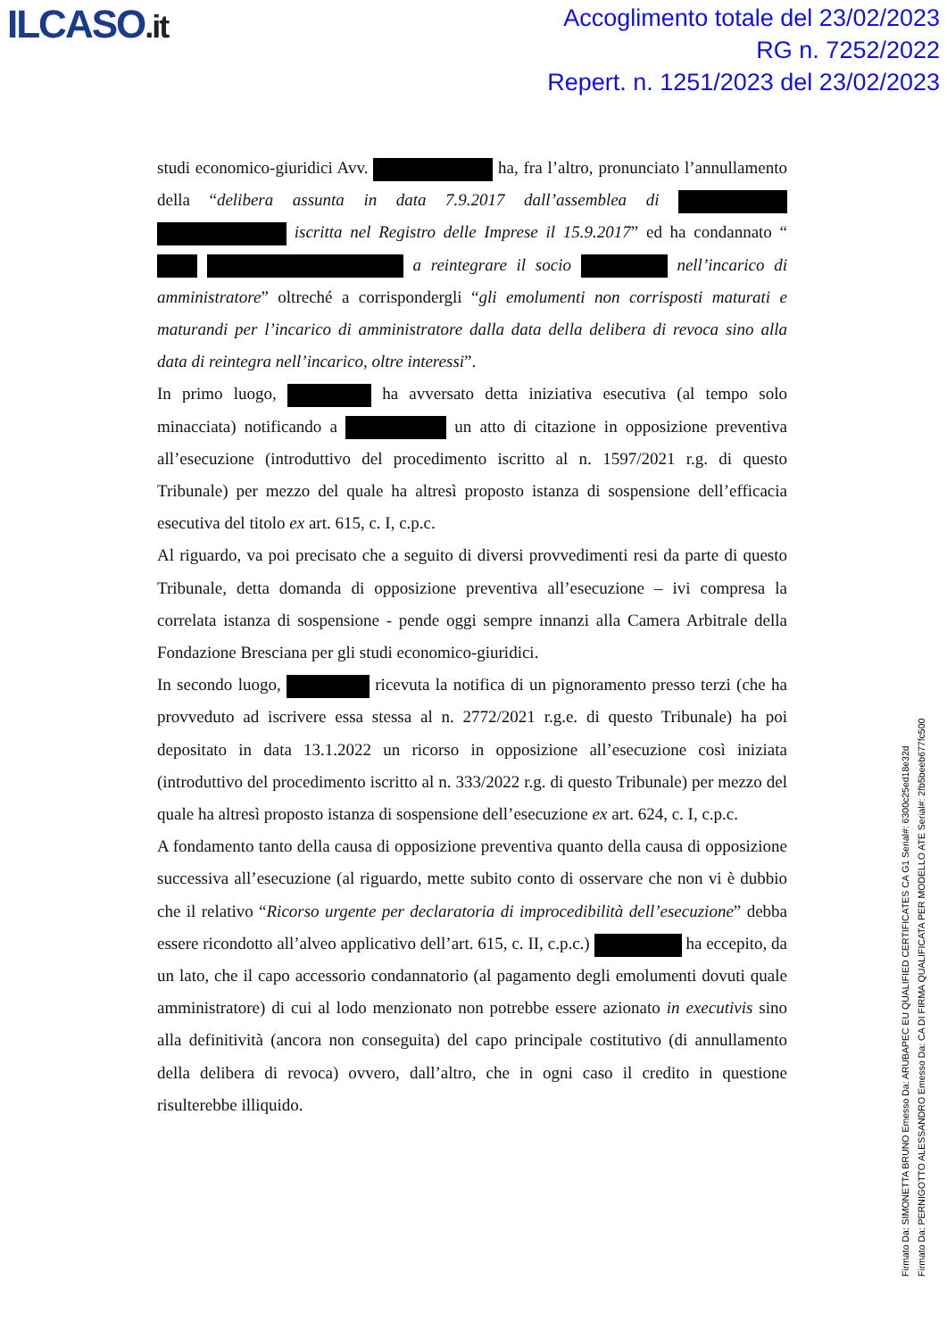ILCASO.it
Accoglimento totale del 23/02/2023
RG n. 7252/2022
Repert. n. 1251/2023 del 23/02/2023
studi economico-giuridici Avv. ha, fra l’altro, pronunciato l’annullamento della “delibera assunta in data 7.9.2017 dall’assemblea di iscritta nel Registro delle Imprese il 15.9.2017” ed ha condannato “ a reintegrare il socio nell’incarico di amministratore” oltreché a corrispondergli “gli emolumenti non corrisposti maturati e maturandi per l’incarico di amministratore dalla data della delibera di revoca sino alla data di reintegra nell’incarico, oltre interessi”.
In primo luogo, ha avversato detta iniziativa esecutiva (al tempo solo minacciata) notificando a un atto di citazione in opposizione preventiva all’esecuzione (introduttivo del procedimento iscritto al n. 1597/2021 r.g. di questo Tribunale) per mezzo del quale ha altresì proposto istanza di sospensione dell’efficacia esecutiva del titolo ex art. 615, c. I, c.p.c.
Al riguardo, va poi precisato che a seguito di diversi provvedimenti resi da parte di questo Tribunale, detta domanda di opposizione preventiva all’esecuzione – ivi compresa la correlata istanza di sospensione - pende oggi sempre innanzi alla Camera Arbitrale della Fondazione Bresciana per gli studi economico-giuridici.
In secondo luogo, ricevuta la notifica di un pignoramento presso terzi (che ha provveduto ad iscrivere essa stessa al n. 2772/2021 r.g.e. di questo Tribunale) ha poi depositato in data 13.1.2022 un ricorso in opposizione all’esecuzione così iniziata (introduttivo del procedimento iscritto al n. 333/2022 r.g. di questo Tribunale) per mezzo del quale ha altresì proposto istanza di sospensione dell’esecuzione ex art. 624, c. I, c.p.c.
A fondamento tanto della causa di opposizione preventiva quanto della causa di opposizione successiva all’esecuzione (al riguardo, mette subito conto di osservare che non vi è dubbio che il relativo “Ricorso urgente per declaratoria di improcedibilità dell’esecuzione” debba essere ricondotto all’alveo applicativo dell’art. 615, c. II, c.p.c.) ha eccepito, da un lato, che il capo accessorio condannatorio (al pagamento degli emolumenti dovuti quale amministratore) di cui al lodo menzionato non potrebbe essere azionato in executivis sino alla definitività (ancora non conseguita) del capo principale costitutivo (di annullamento della delibera di revoca) ovvero, dall’altro, che in ogni caso il credito in questione risulterebbe illiquido.
Firmato Da: SIMONETTA BRUNO Emesso Da: ARUBAPEC EU QUALIFIED CERTIFICATES CA G1 Serial#: 6300c25ed18e32d
Firmato Da: PERNIGOTTO ALESSANDRO Emesso Da: CA DI FIRMA QUALIFICATA PER MODELLO ATE Serial#: 2fb5beeb677fc500